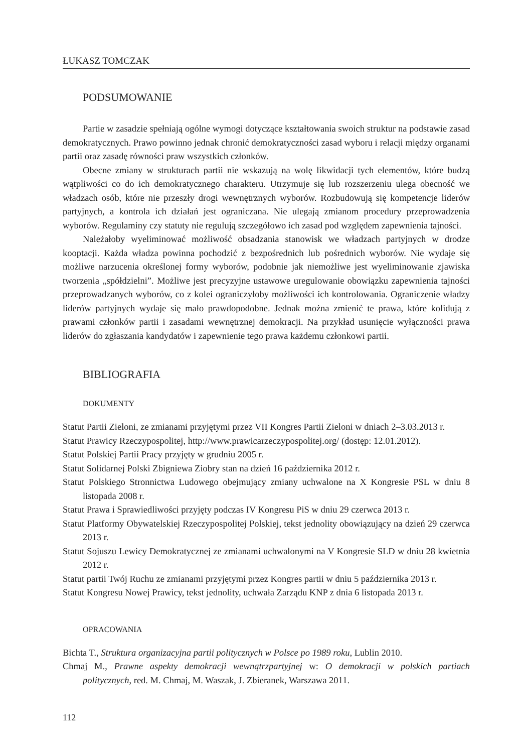ŁUKASZ TOMCZAK
PODSUMOWANIE
Partie w zasadzie spełniają ogólne wymogi dotyczące kształtowania swoich struktur na podstawie zasad demokratycznych. Prawo powinno jednak chronić demokratyczności zasad wyboru i relacji między organami partii oraz zasadę równości praw wszystkich członków.
Obecne zmiany w strukturach partii nie wskazują na wolę likwidacji tych elementów, które budzą wątpliwości co do ich demokratycznego charakteru. Utrzymuje się lub rozszerzeniu ulega obecność we władzach osób, które nie przeszły drogi wewnętrznych wyborów. Rozbudowują się kompetencje liderów partyjnych, a kontrola ich działań jest ograniczana. Nie ulegają zmianom procedury przeprowadzenia wyborów. Regulaminy czy statuty nie regulują szczegółowo ich zasad pod względem zapewnienia tajności.
Należałoby wyeliminować możliwość obsadzania stanowisk we władzach partyjnych w drodze kooptacji. Każda władza powinna pochodzić z bezpośrednich lub pośrednich wyborów. Nie wydaje się możliwe narzucenia określonej formy wyborów, podobnie jak niemożliwe jest wyeliminowanie zjawiska tworzenia „spółdzielni”. Możliwe jest precyzyjne ustawowe uregulowanie obowiązku zapewnienia tajności przeprowadzanych wyborów, co z kolei ograniczyłoby możliwości ich kontrolowania. Ograniczenie władzy liderów partyjnych wydaje się mało prawdopodobne. Jednak można zmienić te prawa, które kolidują z prawami członków partii i zasadami wewnętrznej demokracji. Na przykład usunięcie wyłączności prawa liderów do zgłaszania kandydatów i zapewnienie tego prawa każdemu członkowi partii.
BIBLIOGRAFIA
DOKUMENTY
Statut Partii Zieloni, ze zmianami przyjętymi przez VII Kongres Partii Zieloni w dniach 2–3.03.2013 r.
Statut Prawicy Rzeczypospolitej, http://www.prawicarzeczypospolitej.org/ (dostęp: 12.01.2012).
Statut Polskiej Partii Pracy przyjęty w grudniu 2005 r.
Statut Solidarnej Polski Zbigniewa Ziobry stan na dzień 16 października 2012 r.
Statut Polskiego Stronnictwa Ludowego obejmujący zmiany uchwalone na X Kongresie PSL w dniu 8 listopada 2008 r.
Statut Prawa i Sprawiedliwości przyjęty podczas IV Kongresu PiS w dniu 29 czerwca 2013 r.
Statut Platformy Obywatelskiej Rzeczypospolitej Polskiej, tekst jednolity obowiązujący na dzień 29 czerwca 2013 r.
Statut Sojuszu Lewicy Demokratycznej ze zmianami uchwalonymi na V Kongresie SLD w dniu 28 kwietnia 2012 r.
Statut partii Twój Ruchu ze zmianami przyjętymi przez Kongres partii w dniu 5 października 2013 r.
Statut Kongresu Nowej Prawicy, tekst jednolity, uchwała Zarządu KNP z dnia 6 listopada 2013 r.
OPRACOWANIA
Bichta T., Struktura organizacyjna partii politycznych w Polsce po 1989 roku, Lublin 2010.
Chmaj M., Prawne aspekty demokracji wewnątrzpartyjnej w: O demokracji w polskich partiach politycznych, red. M. Chmaj, M. Waszak, J. Zbieranek, Warszawa 2011.
112